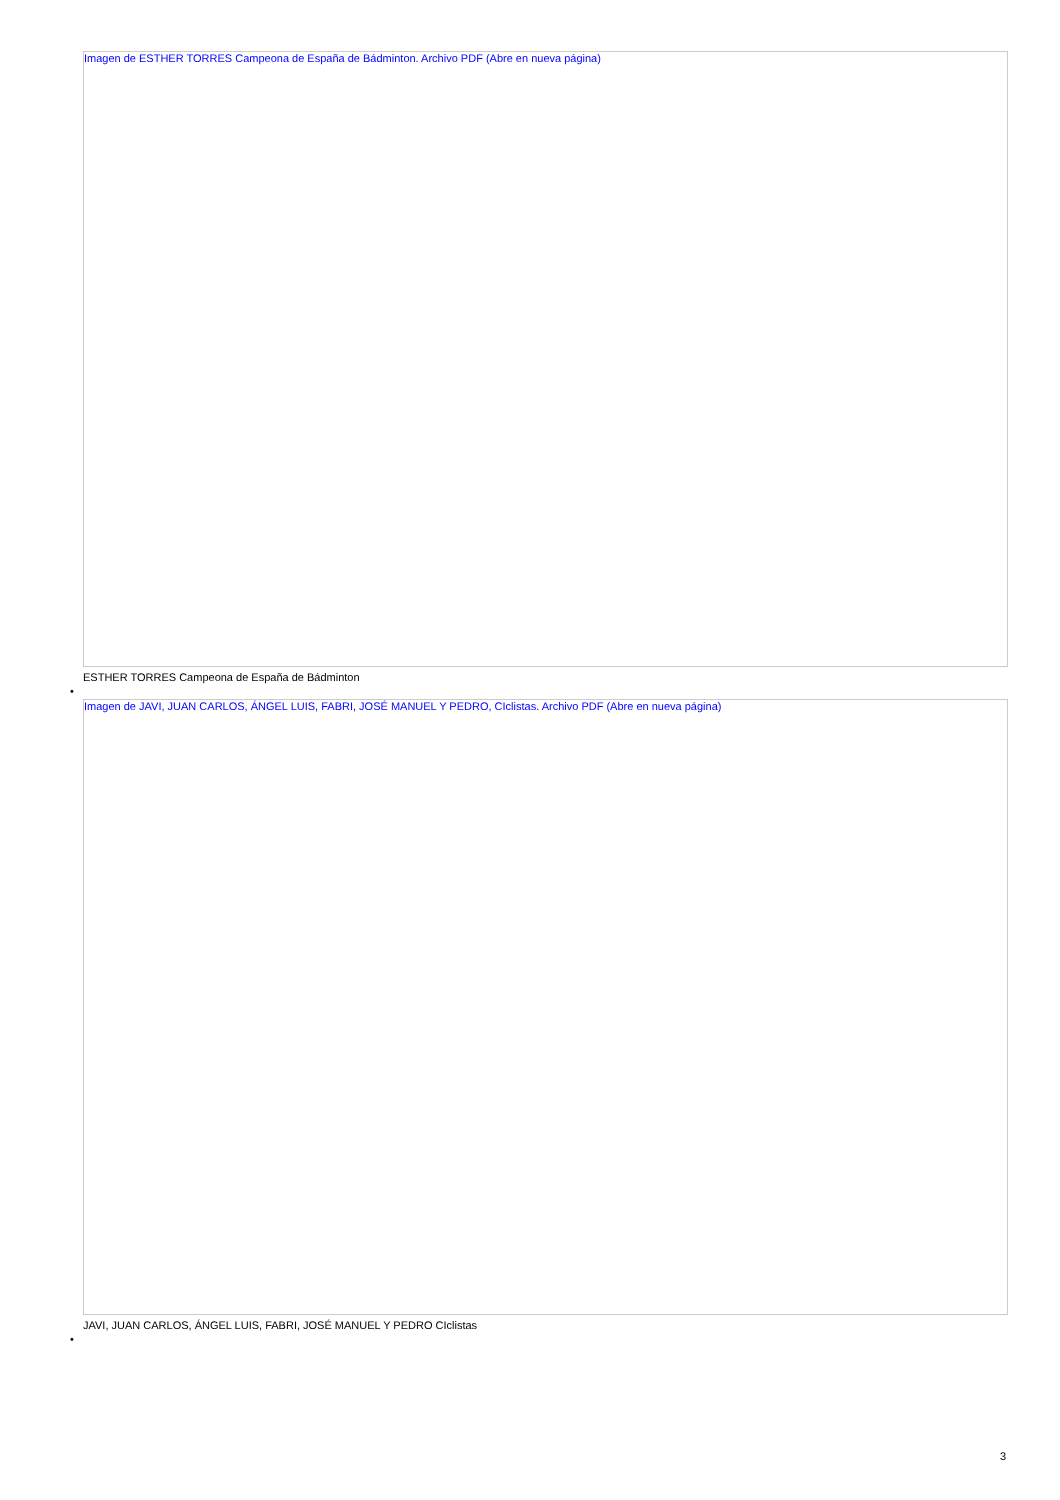Imagen de ESTHER TORRES Campeona de España de Bádminton. Archivo PDF (Abre en nueva página)
ESTHER TORRES Campeona de España de Bádminton
•
Imagen de JAVI, JUAN CARLOS, ÁNGEL LUIS, FABRI, JOSÉ MANUEL Y PEDRO, CIclistas. Archivo PDF (Abre en nueva página)
JAVI, JUAN CARLOS, ÁNGEL LUIS, FABRI, JOSÉ MANUEL Y PEDRO CIclistas
•
3